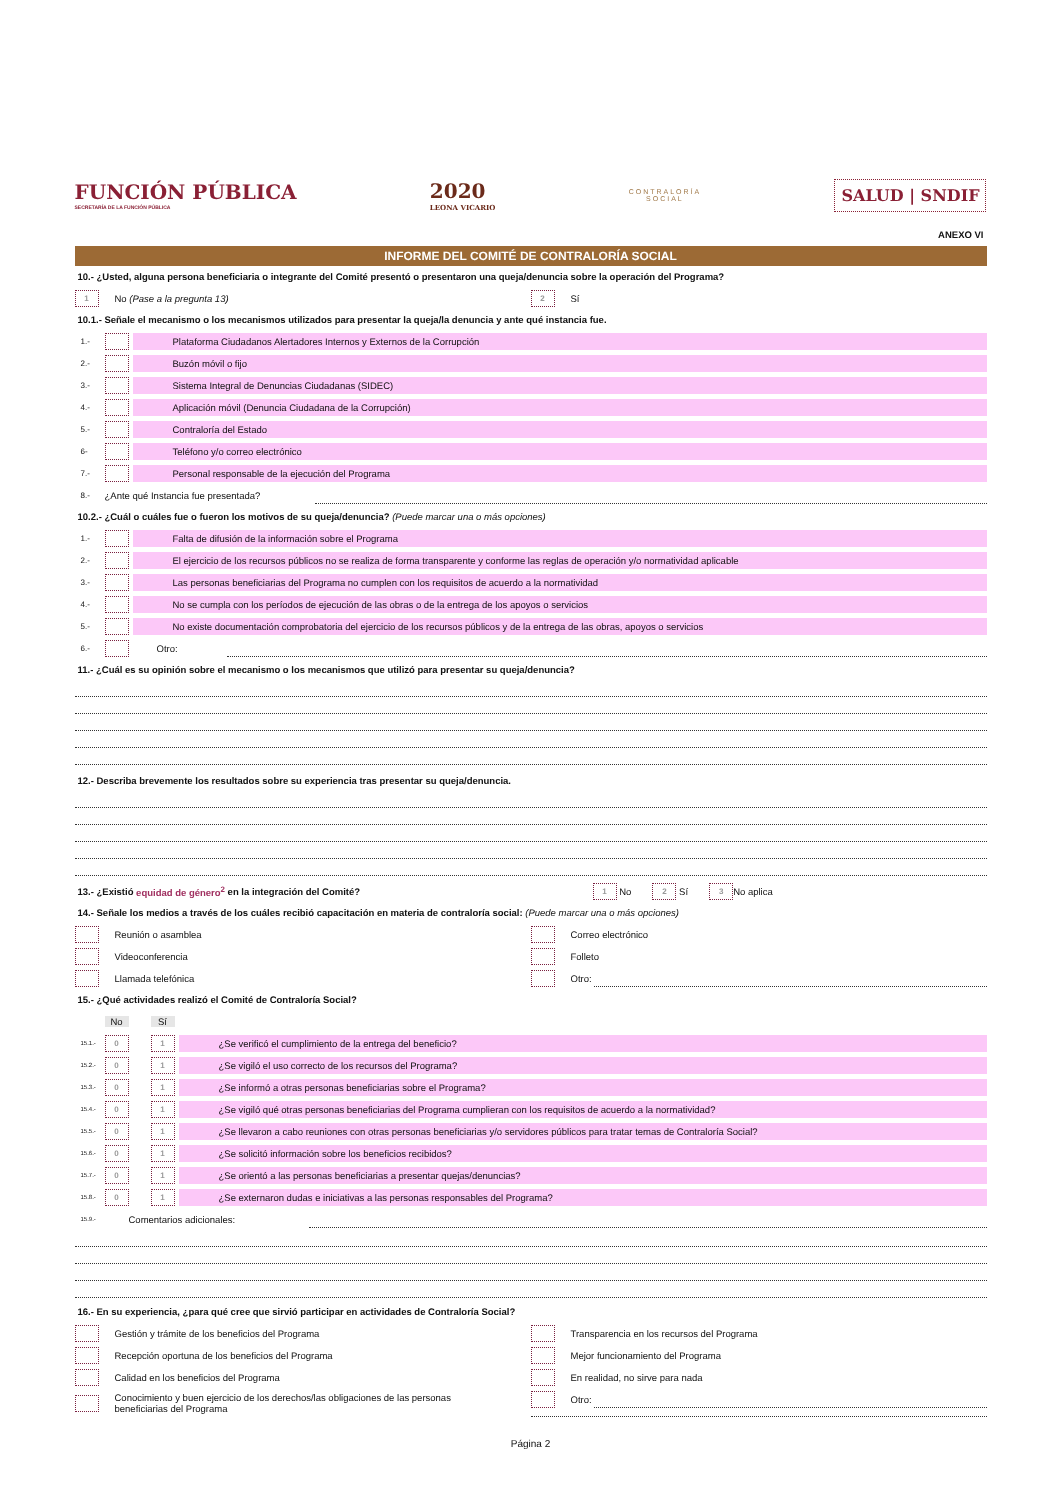FUNCIÓN PÚBLICA
SECRETARÍA DE LA FUNCIÓN PÚBLICA
2020
LEONA VICARIO
CONTRALORÍA
SOCIAL
SALUD | SNDIF
ANEXO VI
INFORME DEL COMITÉ DE CONTRALORÍA SOCIAL
10.- ¿Usted, alguna persona beneficiaria o integrante del Comité presentó o presentaron una queja/denuncia sobre la operación del Programa?
1 No (Pase a la pregunta 13)
2 Sí
10.1.- Señale el mecanismo o los mecanismos utilizados para presentar la queja/la denuncia y ante qué instancia fue.
1.- Plataforma Ciudadanos Alertadores Internos y Externos de la Corrupción
2.- Buzón móvil o fijo
3.- Sistema Integral de Denuncias Ciudadanas (SIDEC)
4.- Aplicación móvil (Denuncia Ciudadana de la Corrupción)
5.- Contraloría del Estado
6- Teléfono y/o correo electrónico
7.- Personal responsable de la ejecución del Programa
8.- ¿Ante qué Instancia fue presentada?
10.2.- ¿Cuál o cuáles fue o fueron los motivos de su queja/denuncia? (Puede marcar una o más opciones)
1.- Falta de difusión de la información sobre el Programa
2.- El ejercicio de los recursos públicos no se realiza de forma transparente y conforme las reglas de operación y/o normatividad aplicable
3.- Las personas beneficiarias del Programa no cumplen con los requisitos de acuerdo a la normatividad
4.- No se cumpla con los períodos de ejecución de las obras o de la entrega de los apoyos o servicios
5.- No existe documentación comprobatoria del ejercicio de los recursos públicos y de la entrega de las obras, apoyos o servicios
6.- Otro:
11.- ¿Cuál es su opinión sobre el mecanismo o los mecanismos que utilizó para presentar su queja/denuncia?
12.- Describa brevemente los resultados sobre su experiencia tras presentar su queja/denuncia.
13.- ¿Existió equidad de género<sup>2</sup> en la integración del Comité? 1 No 2 Sí 3 No aplica
14.- Señale los medios a través de los cuáles recibió capacitación en materia de contraloría social: (Puede marcar una o más opciones)
Reunión o asamblea
Videoconferencia
Llamada telefónica
Correo electrónico
Folleto
Otro:
15.- ¿Qué actividades realizó el Comité de Contraloría Social?
No Sí
15.1.- 0 1 ¿Se verificó el cumplimiento de la entrega del beneficio?
15.2.- 0 1 ¿Se vigiló el uso correcto de los recursos del Programa?
15.3.- 0 1 ¿Se informó a otras personas beneficiarias sobre el Programa?
15.4.- 0 1 ¿Se vigiló qué otras personas beneficiarias del Programa cumplieran con los requisitos de acuerdo a la normatividad?
15.5.- 0 1 ¿Se llevaron a cabo reuniones con otras personas beneficiarias y/o servidores públicos para tratar temas de Contraloría Social?
15.6.- 0 1 ¿Se solicitó información sobre los beneficios recibidos?
15.7.- 0 1 ¿Se orientó a las personas beneficiarias a presentar quejas/denuncias?
15.8.- 0 1 ¿Se externaron dudas e iniciativas a las personas responsables del Programa?
15.9.- Comentarios adicionales:
16.- En su experiencia, ¿para qué cree que sirvió participar en actividades de Contraloría Social?
Gestión y trámite de los beneficios del Programa
Recepción oportuna de los beneficios del Programa
Calidad en los beneficios del Programa
Conocimiento y buen ejercicio de los derechos/las obligaciones de las personas
beneficiarias del Programa
Transparencia en los recursos del Programa
Mejor funcionamiento del Programa
En realidad, no sirve para nada
Otro:
Página 2